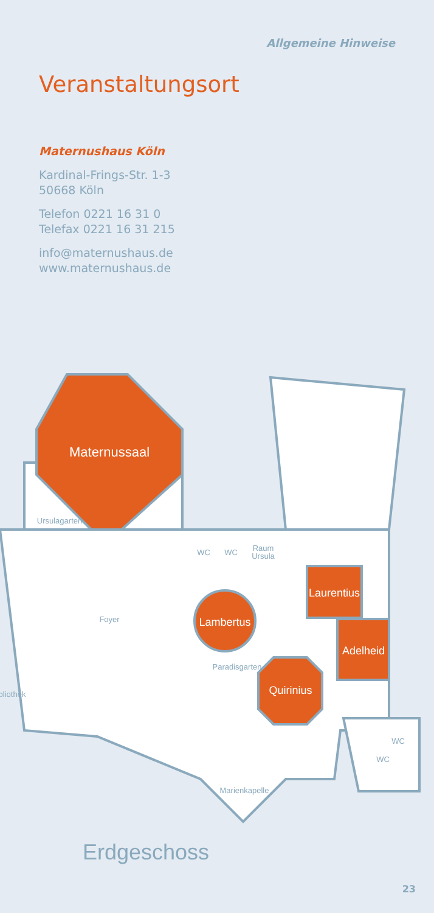Allgemeine Hinweise
Veranstaltungsort
Maternushaus Köln
Kardinal-Frings-Str. 1-3
50668 Köln
Telefon 0221 16 31 0
Telefax 0221 16 31 215
info@maternushaus.de
www.maternushaus.de
Maternussaal
Laurentius
Adelheid
Lambertus
Quirinius
Ursulagarten
WC
WC
Raum
Ursula
Foyer
Paradisgarten
bliothek
Marienkapelle
WC
WC
Erdgeschoss
23